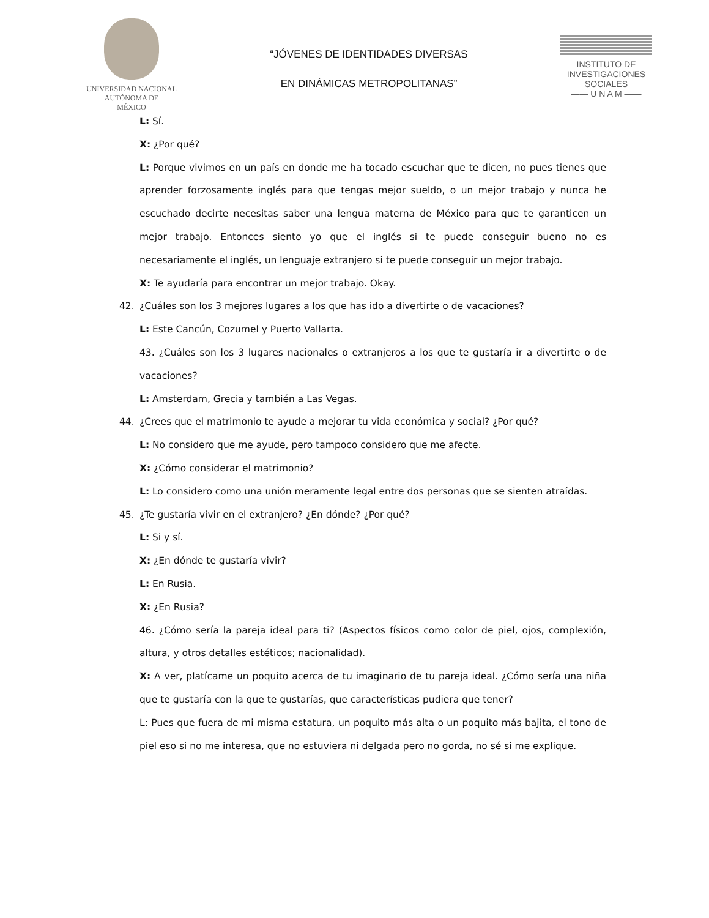UNIVERSIDAD NACIONAL
AUTÓNOMA DE
MÉXICO
“JÓVENES DE IDENTIDADES DIVERSAS
EN DINÁMICAS METROPOLITANAS”
INSTITUTO DE INVESTIGACIONES SOCIALES
—— U N A M ——
L: Sí.
X: ¿Por qué?
L: Porque vivimos en un país en donde me ha tocado escuchar que te dicen, no pues tienes que aprender forzosamente inglés para que tengas mejor sueldo, o un mejor trabajo y nunca he escuchado decirte necesitas saber una lengua materna de México para que te garanticen un mejor trabajo. Entonces siento yo que el inglés si te puede conseguir bueno no es necesariamente el inglés, un lenguaje extranjero si te puede conseguir un mejor trabajo.
X: Te ayudaría para encontrar un mejor trabajo. Okay.
42. ¿Cuáles son los 3 mejores lugares a los que has ido a divertirte o de vacaciones?
L: Este Cancún, Cozumel y Puerto Vallarta.
43. ¿Cuáles son los 3 lugares nacionales o extranjeros a los que te gustaría ir a divertirte o de vacaciones?
L: Amsterdam, Grecia y también a Las Vegas.
44. ¿Crees que el matrimonio te ayude a mejorar tu vida económica y social? ¿Por qué?
L: No considero que me ayude, pero tampoco considero que me afecte.
X: ¿Cómo considerar el matrimonio?
L: Lo considero como una unión meramente legal entre dos personas que se sienten atraídas.
45. ¿Te gustaría vivir en el extranjero? ¿En dónde? ¿Por qué?
L: Si y sí.
X: ¿En dónde te gustaría vivir?
L: En Rusia.
X: ¿En Rusia?
46. ¿Cómo sería la pareja ideal para ti? (Aspectos físicos como color de piel, ojos, complexión, altura, y otros detalles estéticos; nacionalidad).
X: A ver, platícame un poquito acerca de tu imaginario de tu pareja ideal. ¿Cómo sería una niña que te gustaría con la que te gustarías, que características pudiera que tener?
L: Pues que fuera de mi misma estatura, un poquito más alta o un poquito más bajita, el tono de piel eso si no me interesa, que no estuviera ni delgada pero no gorda, no sé si me explique.